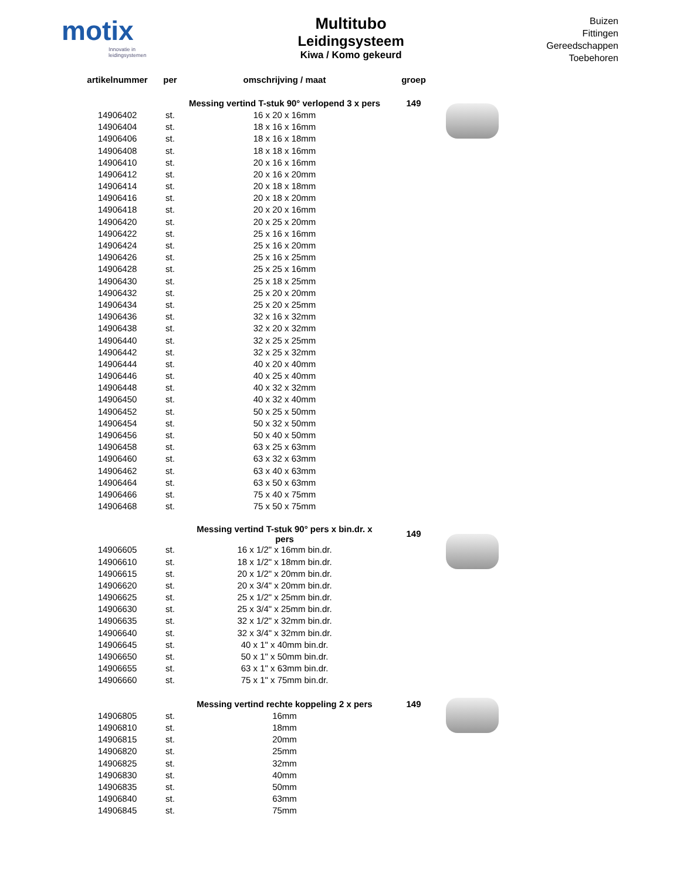motix
Innovatie in leidingsystemen
Multitubo
Leidingsysteem
Kiwa / Komo gekeurd
Buizen
Fittingen
Gereedschappen
Toebehoren
| artikelnummer | per | omschrijving / maat | groep | |
| --- | --- | --- | --- | --- |
| | | Messing vertind T-stuk 90° verlopend 3 x pers | 149 | |
| 14906402 | st. | 16 x 20 x 16mm | | |
| 14906404 | st. | 18 x 16 x 16mm | | |
| 14906406 | st. | 18 x 16 x 18mm | | |
| 14906408 | st. | 18 x 18 x 16mm | | |
| 14906410 | st. | 20 x 16 x 16mm | | |
| 14906412 | st. | 20 x 16 x 20mm | | |
| 14906414 | st. | 20 x 18 x 18mm | | |
| 14906416 | st. | 20 x 18 x 20mm | | |
| 14906418 | st. | 20 x 20 x 16mm | | |
| 14906420 | st. | 20 x 25 x 20mm | | |
| 14906422 | st. | 25 x 16 x 16mm | | |
| 14906424 | st. | 25 x 16 x 20mm | | |
| 14906426 | st. | 25 x 16 x 25mm | | |
| 14906428 | st. | 25 x 25 x 16mm | | |
| 14906430 | st. | 25 x 18 x 25mm | | |
| 14906432 | st. | 25 x 20 x 20mm | | |
| 14906434 | st. | 25 x 20 x 25mm | | |
| 14906436 | st. | 32 x 16 x 32mm | | |
| 14906438 | st. | 32 x 20 x 32mm | | |
| 14906440 | st. | 32 x 25 x 25mm | | |
| 14906442 | st. | 32 x 25 x 32mm | | |
| 14906444 | st. | 40 x 20 x 40mm | | |
| 14906446 | st. | 40 x 25 x 40mm | | |
| 14906448 | st. | 40 x 32 x 32mm | | |
| 14906450 | st. | 40 x 32 x 40mm | | |
| 14906452 | st. | 50 x 25 x 50mm | | |
| 14906454 | st. | 50 x 32 x 50mm | | |
| 14906456 | st. | 50 x 40 x 50mm | | |
| 14906458 | st. | 63 x 25 x 63mm | | |
| 14906460 | st. | 63 x 32 x 63mm | | |
| 14906462 | st. | 63 x 40 x 63mm | | |
| 14906464 | st. | 63 x 50 x 63mm | | |
| 14906466 | st. | 75 x 40 x 75mm | | |
| 14906468 | st. | 75 x 50 x 75mm | | |
| | | Messing vertind T-stuk 90° pers x bin.dr. x pers | 149 | |
| 14906605 | st. | 16 x 1/2" x 16mm bin.dr. | | |
| 14906610 | st. | 18 x 1/2" x 18mm bin.dr. | | |
| 14906615 | st. | 20 x 1/2" x 20mm bin.dr. | | |
| 14906620 | st. | 20 x 3/4" x 20mm bin.dr. | | |
| 14906625 | st. | 25 x 1/2" x 25mm bin.dr. | | |
| 14906630 | st. | 25 x 3/4" x 25mm bin.dr. | | |
| 14906635 | st. | 32 x 1/2" x 32mm bin.dr. | | |
| 14906640 | st. | 32 x 3/4" x 32mm bin.dr. | | |
| 14906645 | st. | 40 x 1" x 40mm bin.dr. | | |
| 14906650 | st. | 50 x 1" x 50mm bin.dr. | | |
| 14906655 | st. | 63 x 1" x 63mm bin.dr. | | |
| 14906660 | st. | 75 x 1" x 75mm bin.dr. | | |
| | | Messing vertind rechte koppeling 2 x pers | 149 | |
| 14906805 | st. | 16mm | | |
| 14906810 | st. | 18mm | | |
| 14906815 | st. | 20mm | | |
| 14906820 | st. | 25mm | | |
| 14906825 | st. | 32mm | | |
| 14906830 | st. | 40mm | | |
| 14906835 | st. | 50mm | | |
| 14906840 | st. | 63mm | | |
| 14906845 | st. | 75mm | | |